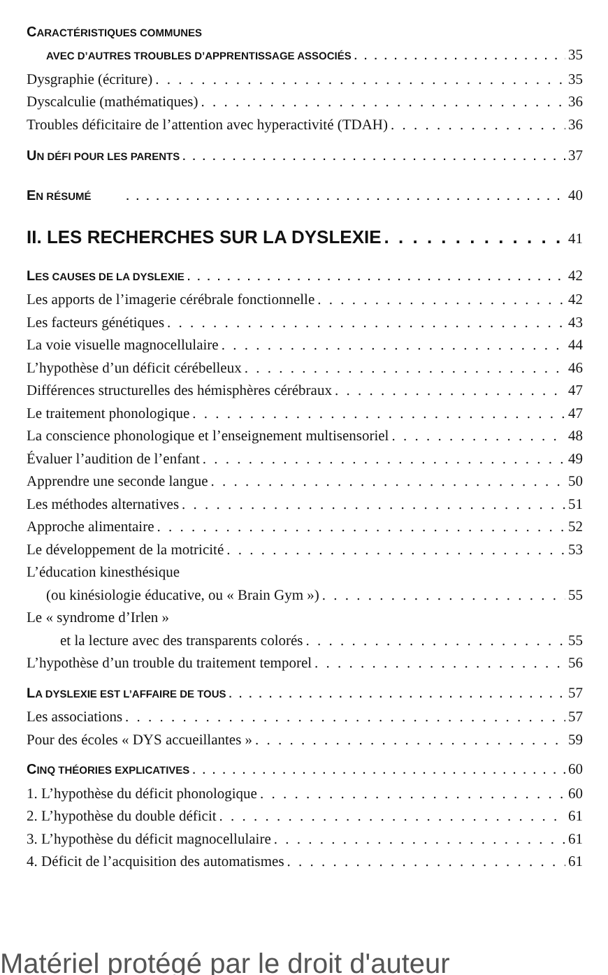CARACTÉRISTIQUES COMMUNES
AVEC D’AUTRES TROUBLES D’APPRENTISSAGE ASSOCIÉS 35
Dysgraphie (écriture) 35
Dyscalculie (mathématiques) 36
Troubles déficitaire de l’attention avec hyperactivité (TDAH) 36
UN DÉFI POUR LES PARENTS 37
EN RÉSUMÉ 40
II. LES RECHERCHES SUR LA DYSLEXIE 41
LES CAUSES DE LA DYSLEXIE 42
Les apports de l’imagerie cérébrale fonctionnelle 42
Les facteurs génétiques 43
La voie visuelle magnocellulaire 44
L’hypothèse d’un déficit cérébelleux 46
Différences structurelles des hémisphères cérébraux 47
Le traitement phonologique 47
La conscience phonologique et l’enseignement multisensoriel 48
Évaluer l’audition de l’enfant 49
Apprendre une seconde langue 50
Les méthodes alternatives 51
Approche alimentaire 52
Le développement de la motricité 53
L’éducation kinesthésique
(ou kinésiologie éducative, ou « Brain Gym ») 55
Le « syndrome d’Irlen »
et la lecture avec des transparents colorés 55
L’hypothèse d’un trouble du traitement temporel 56
LA DYSLEXIE EST L’AFFAIRE DE TOUS 57
Les associations 57
Pour des écoles « DYS accueillantes » 59
CINQ THÉORIES EXPLICATIVES 60
1. L’hypothèse du déficit phonologique 60
2. L’hypothèse du double déficit 61
3. L’hypothèse du déficit magnocellulaire 61
4. Déficit de l’acquisition des automatismes 61
Matériel protégé par le droit d'auteur